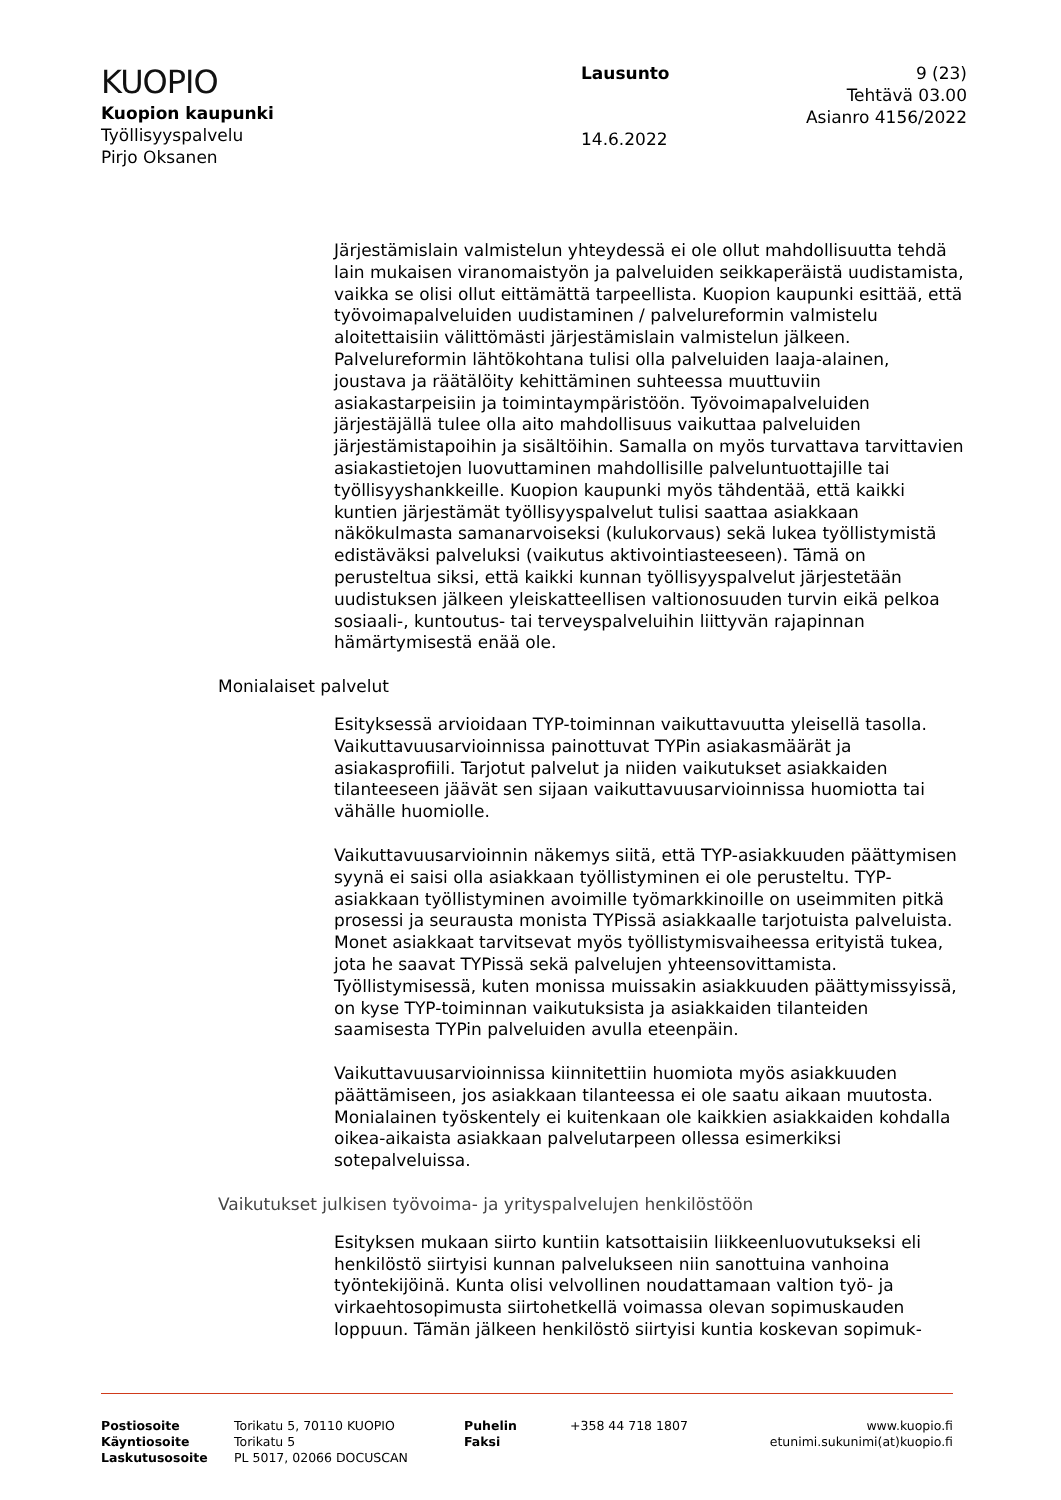KUOPIO
Kuopion kaupunki
Työllisyyspalvelu
Pirjo Oksanen
Lausunto
14.6.2022
9 (23)
Tehtävä 03.00
Asianro 4156/2022
Järjestämislain valmistelun yhteydessä ei ole ollut mahdollisuutta tehdä lain mukaisen viranomaistyön ja palveluiden seikkaperäistä uudistamista, vaikka se olisi ollut eittämättä tarpeellista. Kuopion kaupunki esittää, että työvoimapalveluiden uudistaminen / palvelureformin valmistelu aloitettaisiin välittömästi järjestämislain valmistelun jälkeen. Palvelureformin lähtökohtana tulisi olla palveluiden laaja-alainen, joustava ja räätälöity kehittäminen suhteessa muuttuviin asiakastarpeisiin ja toimintaympäristöön. Työvoimapalveluiden järjestäjällä tulee olla aito mahdollisuus vaikuttaa palveluiden järjestämistapoihin ja sisältöihin. Samalla on myös turvattava tarvittavien asiakastietojen luovuttaminen mahdollisille palveluntuottajille tai työllisyyshankkeille. Kuopion kaupunki myös tähdentää, että kaikki kuntien järjestämät työllisyyspalvelut tulisi saattaa asiakkaan näkökulmasta samanarvoiseksi (kulukorvaus) sekä lukea työllistymistä edistäväksi palveluksi (vaikutus aktivointiasteeseen). Tämä on perusteltua siksi, että kaikki kunnan työllisyyspalvelut järjestetään uudistuksen jälkeen yleiskatteellisen valtionosuuden turvin eikä pelkoa sosiaali-, kuntoutus- tai terveyspalveluihin liittyvän rajapinnan hämärtymisestä enää ole.
Monialaiset palvelut
Esityksessä arvioidaan TYP-toiminnan vaikuttavuutta yleisellä tasolla. Vaikuttavuusarvioinnissa painottuvat TYPin asiakasmäärät ja asiakasprofiili. Tarjotut palvelut ja niiden vaikutukset asiakkaiden tilanteeseen jäävät sen sijaan vaikuttavuusarvioinnissa huomiotta tai vähälle huomiolle.
Vaikuttavuusarvioinnin näkemys siitä, että TYP-asiakkuuden päättymisen syynä ei saisi olla asiakkaan työllistyminen ei ole perusteltu. TYP-asiakkaan työllistyminen avoimille työmarkkinoille on useimmiten pitkä prosessi ja seurausta monista TYPissä asiakkaalle tarjotuista palveluista. Monet asiakkaat tarvitsevat myös työllistymisvaiheessa erityistä tukea, jota he saavat TYPissä sekä palvelujen yhteensovittamista. Työllistymisessä, kuten monissa muissakin asiakkuuden päättymissyissä, on kyse TYP-toiminnan vaikutuksista ja asiakkaiden tilanteiden saamisesta TYPin palveluiden avulla eteenpäin.
Vaikuttavuusarvioinnissa kiinnitettiin huomiota myös asiakkuuden päättämiseen, jos asiakkaan tilanteessa ei ole saatu aikaan muutosta. Monialainen työskentely ei kuitenkaan ole kaikkien asiakkaiden kohdalla oikea-aikaista asiakkaan palvelutarpeen ollessa esimerkiksi sotepalveluissa.
Vaikutukset julkisen työvoima- ja yrityspalvelujen henkilöstöön
Esityksen mukaan siirto kuntiin katsottaisiin liikkeenluovutukseksi eli henkilöstö siirtyisi kunnan palvelukseen niin sanottuina vanhoina työntekijöinä. Kunta olisi velvollinen noudattamaan valtion työ- ja virkaehtosopimusta siirtohetkellä voimassa olevan sopimuskauden loppuun. Tämän jälkeen henkilöstö siirtyisi kuntia koskevan sopimuk-
Postiosoite
Käyntiosoite
Laskutusosoite
Torikatu 5, 70110 KUOPIO
Torikatu 5
PL 5017, 02066 DOCUSCAN
Puhelin
Faksi
+358 44 718 1807 www.kuopio.fi
etunimi.sukunimi(at)kuopio.fi